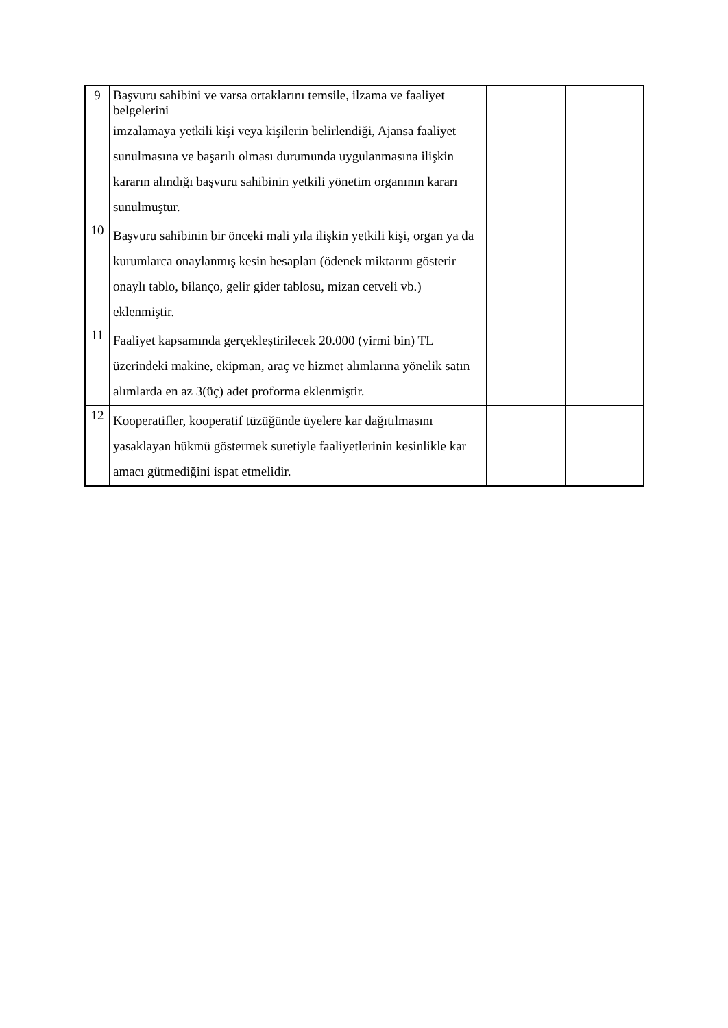| 9 | Başvuru sahibini ve varsa ortaklarını temsile, ilzama ve faaliyet belgelerini imzalamaya yetkili kişi veya kişilerin belirlendiği, Ajansa faaliyet sunulmasına ve başarılı olması durumunda uygulanmasına ilişkin kararın alındığı başvuru sahibinin yetkili yönetim organının kararı sunulmuştur. | | |
| 10 | Başvuru sahibinin bir önceki mali yıla ilişkin yetkili kişi, organ ya da kurumlarca onaylanmış kesin hesapları (ödenek miktarını gösterir onaylı tablo, bilanço, gelir gider tablosu, mizan cetveli vb.) eklenmiştir. | | |
| 11 | Faaliyet kapsamında gerçekleştirilecek 20.000 (yirmi bin) TL üzerindeki makine, ekipman, araç ve hizmet alımlarına yönelik satın alımlarda en az 3(üç) adet proforma eklenmiştir. | | |
| 12 | Kooperatifler, kooperatif tüzüğünde üyelere kar dağıtılmasını yasaklayan hükmü göstermek suretiyle faaliyetlerinin kesinlikle kar amacı gütmediğini ispat etmelidir. | | |